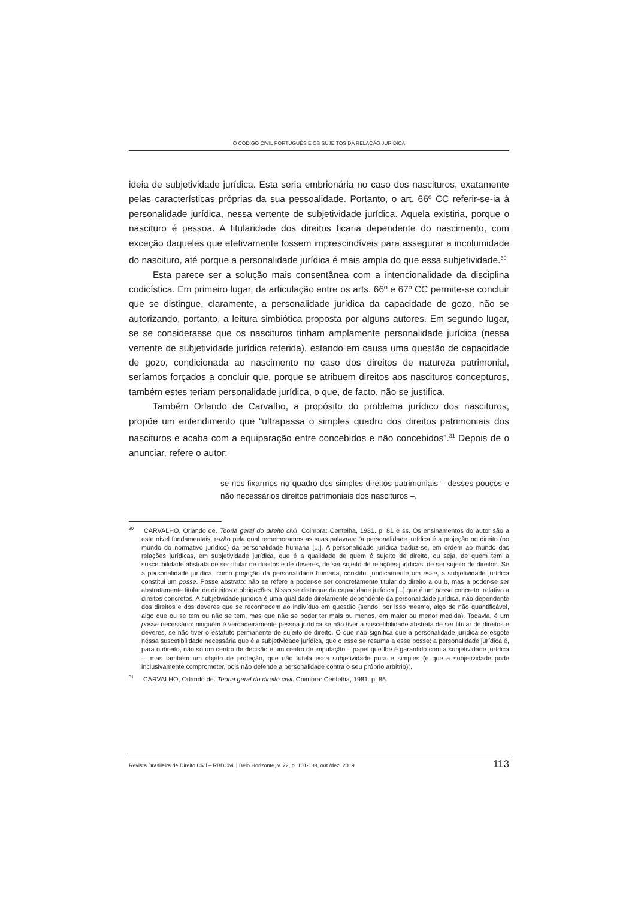O CÓDIGO CIVIL PORTUGUÊS E OS SUJEITOS DA RELAÇÃO JURÍDICA
ideia de subjetividade jurídica. Esta seria embrionária no caso dos nascituros, exatamente pelas características próprias da sua pessoalidade. Portanto, o art. 66º CC referir-se-ia à personalidade jurídica, nessa vertente de subjetividade jurídica. Aquela existiria, porque o nascituro é pessoa. A titularidade dos direitos ficaria dependente do nascimento, com exceção daqueles que efetivamente fossem imprescindíveis para assegurar a incolumidade do nascituro, até porque a personalidade jurídica é mais ampla do que essa subjetividade.<sup>30</sup>
Esta parece ser a solução mais consentânea com a intencionalidade da disciplina codicística. Em primeiro lugar, da articulação entre os arts. 66º e 67º CC permite-se concluir que se distingue, claramente, a personalidade jurídica da capacidade de gozo, não se autorizando, portanto, a leitura simbiótica proposta por alguns autores. Em segundo lugar, se se considerasse que os nascituros tinham amplamente personalidade jurídica (nessa vertente de subjetividade jurídica referida), estando em causa uma questão de capacidade de gozo, condicionada ao nascimento no caso dos direitos de natureza patrimonial, seríamos forçados a concluir que, porque se atribuem direitos aos nascituros concepturos, também estes teriam personalidade jurídica, o que, de facto, não se justifica.
Também Orlando de Carvalho, a propósito do problema jurídico dos nascituros, propõe um entendimento que “ultrapassa o simples quadro dos direitos patrimoniais dos nascituros e acaba com a equiparação entre concebidos e não concebidos”.<sup>31</sup> Depois de o anunciar, refere o autor:
se nos fixarmos no quadro dos simples direitos patrimoniais – desses poucos e não necessários direitos patrimoniais dos nascituros –,
<sup>30</sup> CARVALHO, Orlando de. Teoria geral do direito civil. Coimbra: Centelha, 1981. p. 81 e ss. Os ensinamentos do autor são a este nível fundamentais, razão pela qual rememoramos as suas palavras: “a personalidade jurídica é a projeção no direito (no mundo do normativo jurídico) da personalidade humana [...]. A personalidade jurídica traduz-se, em ordem ao mundo das relações jurídicas, em subjetividade jurídica, que é a qualidade de quem é sujeito de direito, ou seja, de quem tem a suscetibilidade abstrata de ser titular de direitos e de deveres, de ser sujeito de relações jurídicas, de ser sujeito de direitos. Se a personalidade jurídica, como projeção da personalidade humana, constitui juridicamente um esse, a subjetividade jurídica constitui um posse. Posse abstrato: não se refere a poder-se ser concretamente titular do direito a ou b, mas a poder-se ser abstratamente titular de direitos e obrigações. Nisso se distingue da capacidade jurídica [...] que é um posse concreto, relativo a direitos concretos. A subjetividade jurídica é uma qualidade diretamente dependente da personalidade jurídica, não dependente dos direitos e dos deveres que se reconhecem ao indivíduo em questão (sendo, por isso mesmo, algo de não quantificável, algo que ou se tem ou não se tem, mas que não se poder ter mais ou menos, em maior ou menor medida). Todavia, é um posse necessário: ninguém é verdadeiramente pessoa jurídica se não tiver a suscetibilidade abstrata de ser titular de direitos e deveres, se não tiver o estatuto permanente de sujeito de direito. O que não significa que a personalidade jurídica se esgote nessa suscetibilidade necessária que é a subjetividade jurídica, que o esse se resuma a esse posse: a personalidade jurídica é, para o direito, não só um centro de decisão e um centro de imputação – papel que lhe é garantido com a subjetividade jurídica –, mas também um objeto de proteção, que não tutela essa subjetividade pura e simples (e que a subjetividade pode inclusivamente comprometer, pois não defende a personalidade contra o seu próprio arbítrio)”.
<sup>31</sup> CARVALHO, Orlando de. Teoria geral do direito civil. Coimbra: Centelha, 1981. p. 85.
Revista Brasileira de Direito Civil – RBDCivil | Belo Horizonte, v. 22, p. 101-138, out./dez. 2019 113